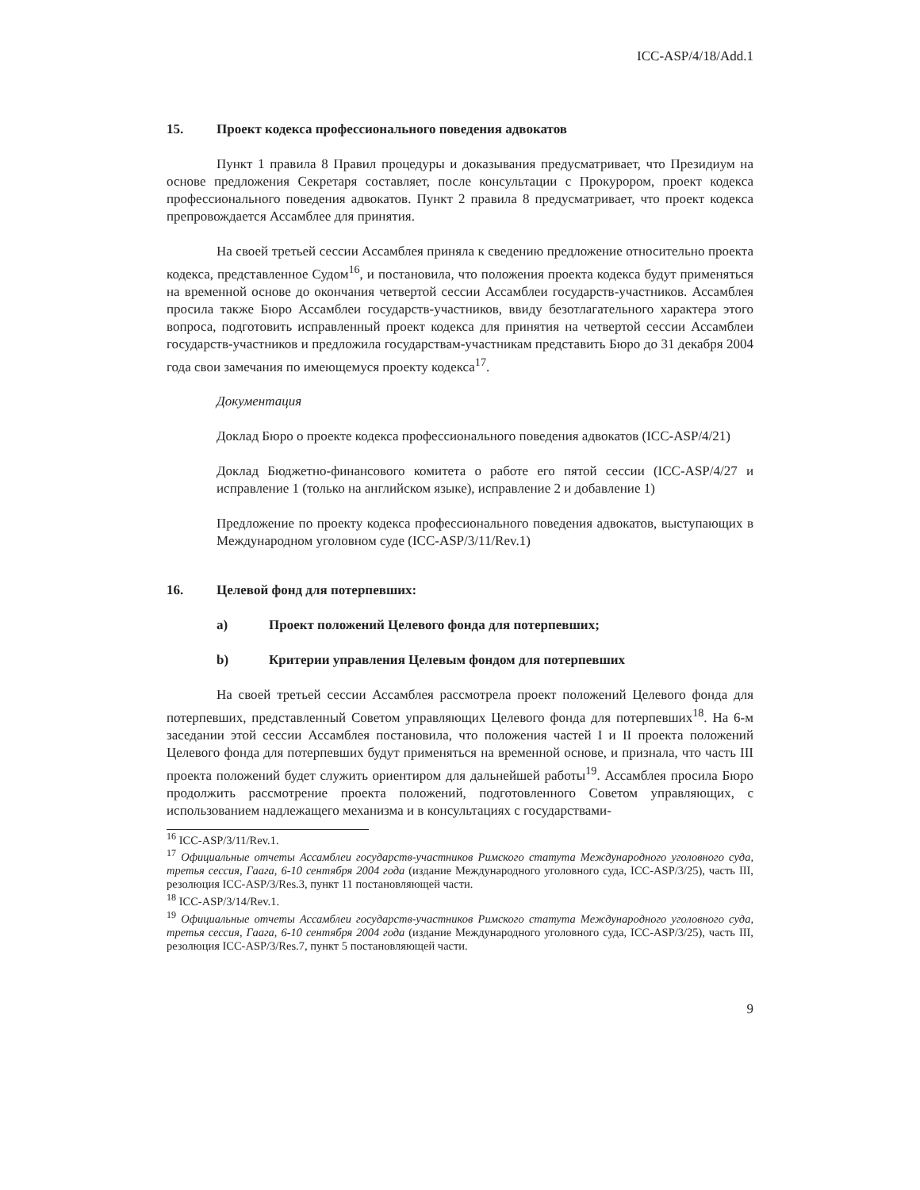ICC-ASP/4/18/Add.1
15. Проект кодекса профессионального поведения адвокатов
Пункт 1 правила 8 Правил процедуры и доказывания предусматривает, что Президиум на основе предложения Секретаря составляет, после консультации с Прокурором, проект кодекса профессионального поведения адвокатов. Пункт 2 правила 8 предусматривает, что проект кодекса препровождается Ассамблее для принятия.
На своей третьей сессии Ассамблея приняла к сведению предложение относительно проекта кодекса, представленное Судом<sup>16</sup>, и постановила, что положения проекта кодекса будут применяться на временной основе до окончания четвертой сессии Ассамблеи государств-участников. Ассамблея просила также Бюро Ассамблеи государств-участников, ввиду безотлагательного характера этого вопроса, подготовить исправленный проект кодекса для принятия на четвертой сессии Ассамблеи государств-участников и предложила государствам-участникам представить Бюро до 31 декабря 2004 года свои замечания по имеющемуся проекту кодекса<sup>17</sup>.
Документация
Доклад Бюро о проекте кодекса профессионального поведения адвокатов (ICC-ASP/4/21)
Доклад Бюджетно-финансового комитета о работе его пятой сессии (ICC-ASP/4/27 и исправление 1 (только на английском языке), исправление 2 и добавление 1)
Предложение по проекту кодекса профессионального поведения адвокатов, выступающих в Международном уголовном суде (ICC-ASP/3/11/Rev.1)
16. Целевой фонд для потерпевших:
a) Проект положений Целевого фонда для потерпевших;
b) Критерии управления Целевым фондом для потерпевших
На своей третьей сессии Ассамблея рассмотрела проект положений Целевого фонда для потерпевших, представленный Советом управляющих Целевого фонда для потерпевших<sup>18</sup>. На 6-м заседании этой сессии Ассамблея постановила, что положения частей I и II проекта положений Целевого фонда для потерпевших будут применяться на временной основе, и признала, что часть III проекта положений будет служить ориентиром для дальнейшей работы<sup>19</sup>. Ассамблея просила Бюро продолжить рассмотрение проекта положений, подготовленного Советом управляющих, с использованием надлежащего механизма и в консультациях с государствами-
<sup>16</sup> ICC-ASP/3/11/Rev.1.
<sup>17</sup> Официальные отчеты Ассамблеи государств-участников Римского статута Международного уголовного суда, третья сессия, Гаага, 6-10 сентября 2004 года (издание Международного уголовного суда, ICC-ASP/3/25), часть III, резолюция ICC-ASP/3/Res.3, пункт 11 постановляющей части.
<sup>18</sup> ICC-ASP/3/14/Rev.1.
<sup>19</sup> Официальные отчеты Ассамблеи государств-участников Римского статута Международного уголовного суда, третья сессия, Гаага, 6-10 сентября 2004 года (издание Международного уголовного суда, ICC-ASP/3/25), часть III, резолюция ICC-ASP/3/Res.7, пункт 5 постановляющей части.
9